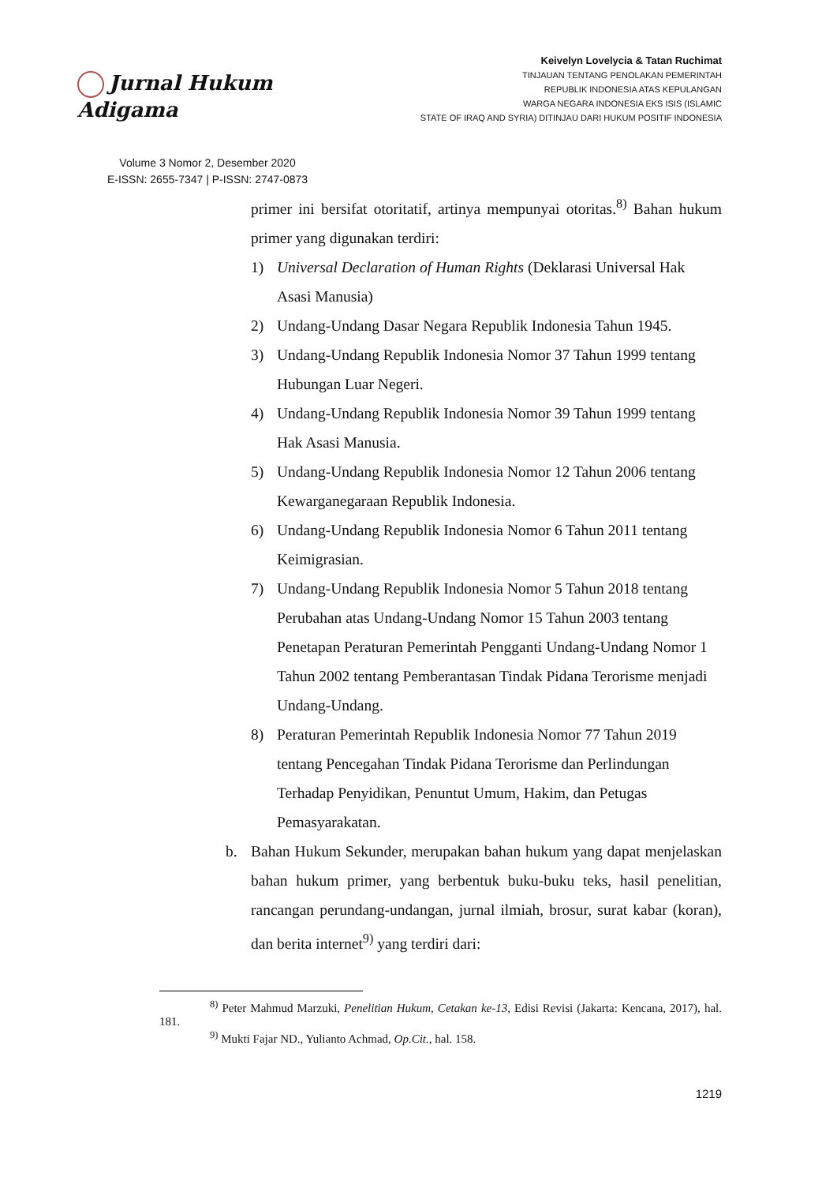Jurnal Hukum Adigama
Volume 3 Nomor 2, Desember 2020
E-ISSN: 2655-7347 | P-ISSN: 2747-0873
Keivelyn Lovelycia & Tatan Ruchimat
TINJAUAN TENTANG PENOLAKAN PEMERINTAH
REPUBLIK INDONESIA ATAS KEPULANGAN
WARGA NEGARA INDONESIA EKS ISIS (ISLAMIC
STATE OF IRAQ AND SYRIA) DITINJAU DARI HUKUM POSITIF INDONESIA
primer ini bersifat otoritatif, artinya mempunyai otoritas.<sup>8)</sup> Bahan hukum primer yang digunakan terdiri:
1) Universal Declaration of Human Rights (Deklarasi Universal Hak Asasi Manusia)
2) Undang-Undang Dasar Negara Republik Indonesia Tahun 1945.
3) Undang-Undang Republik Indonesia Nomor 37 Tahun 1999 tentang Hubungan Luar Negeri.
4) Undang-Undang Republik Indonesia Nomor 39 Tahun 1999 tentang Hak Asasi Manusia.
5) Undang-Undang Republik Indonesia Nomor 12 Tahun 2006 tentang Kewarganegaraan Republik Indonesia.
6) Undang-Undang Republik Indonesia Nomor 6 Tahun 2011 tentang Keimigrasian.
7) Undang-Undang Republik Indonesia Nomor 5 Tahun 2018 tentang Perubahan atas Undang-Undang Nomor 15 Tahun 2003 tentang Penetapan Peraturan Pemerintah Pengganti Undang-Undang Nomor 1 Tahun 2002 tentang Pemberantasan Tindak Pidana Terorisme menjadi Undang-Undang.
8) Peraturan Pemerintah Republik Indonesia Nomor 77 Tahun 2019 tentang Pencegahan Tindak Pidana Terorisme dan Perlindungan Terhadap Penyidikan, Penuntut Umum, Hakim, dan Petugas Pemasyarakatan.
b. Bahan Hukum Sekunder, merupakan bahan hukum yang dapat menjelaskan bahan hukum primer, yang berbentuk buku-buku teks, hasil penelitian, rancangan perundang-undangan, jurnal ilmiah, brosur, surat kabar (koran), dan berita internet<sup>9)</sup> yang terdiri dari:
<sup>8)</sup> Peter Mahmud Marzuki, Penelitian Hukum, Cetakan ke-13, Edisi Revisi (Jakarta: Kencana, 2017), hal. 181.
<sup>9)</sup> Mukti Fajar ND., Yulianto Achmad, Op.Cit., hal. 158.
1219